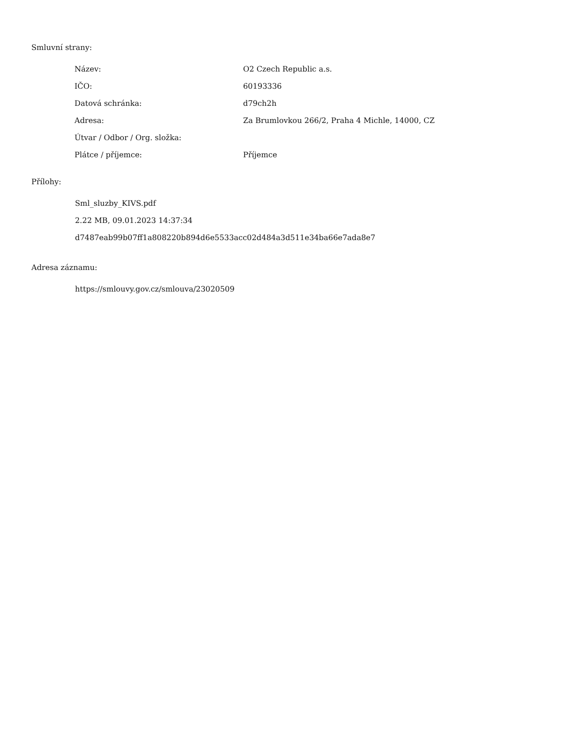Smluvní strany:
| Název: | O2 Czech Republic a.s. |
| IČO: | 60193336 |
| Datová schránka: | d79ch2h |
| Adresa: | Za Brumlovkou 266/2, Praha 4 Michle, 14000, CZ |
| Útvar / Odbor / Org. složka: | |
| Plátce / příjemce: | Příjemce |
Přílohy:
Sml_sluzby_KIVS.pdf
2.22 MB, 09.01.2023 14:37:34
d7487eab99b07ff1a808220b894d6e5533acc02d484a3d511e34ba66e7ada8e7
Adresa záznamu:
https://smlouvy.gov.cz/smlouva/23020509